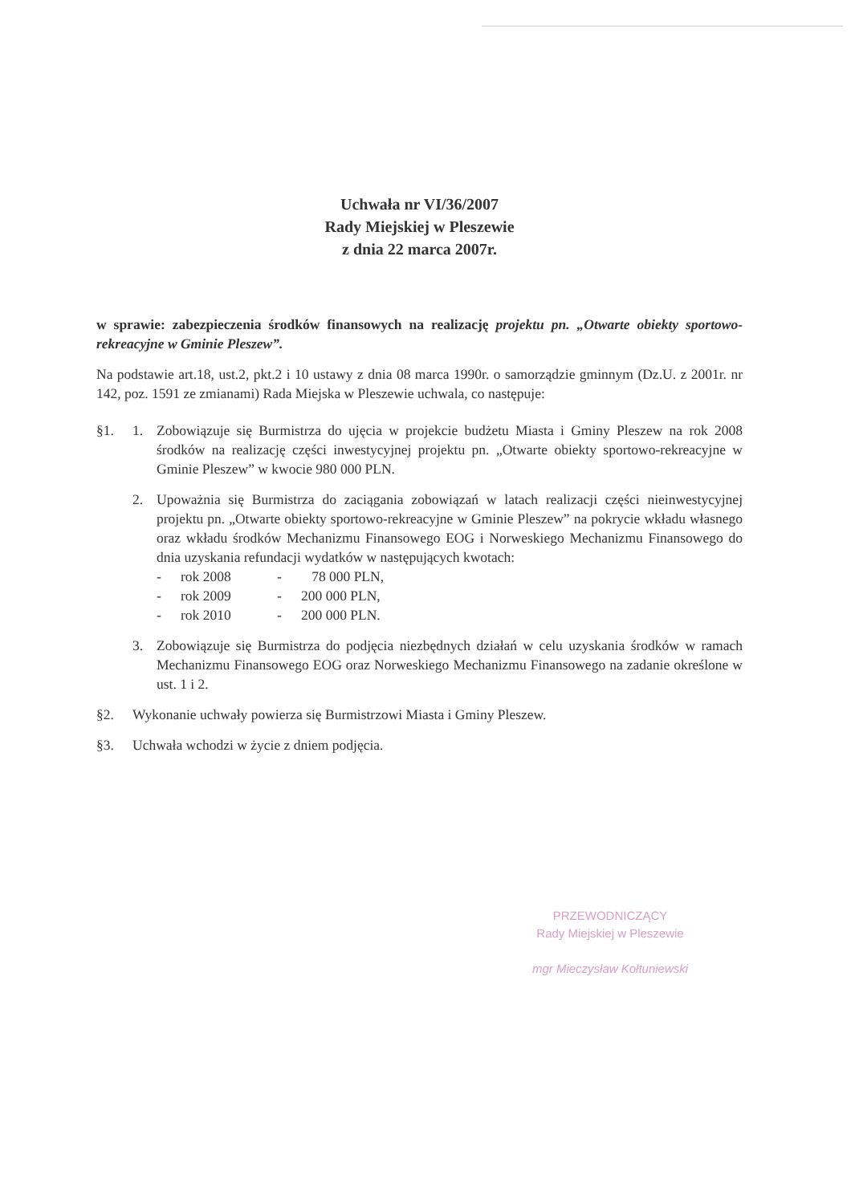Uchwała nr VI/36/2007
Rady Miejskiej w Pleszewie
z dnia 22 marca 2007r.
w sprawie: zabezpieczenia środków finansowych na realizację projektu pn. „Otwarte obiekty sportowo-rekreacyjne w Gminie Pleszew”.
Na podstawie art.18, ust.2, pkt.2 i 10 ustawy z dnia 08 marca 1990r. o samorządzie gminnym (Dz.U. z 2001r. nr 142, poz. 1591 ze zmianami) Rada Miejska w Pleszewie uchwala, co następuje:
§1. 1. Zobowiązuje się Burmistrza do ujęcia w projekcie budżetu Miasta i Gminy Pleszew na rok 2008 środków na realizację części inwestycyjnej projektu pn. „Otwarte obiekty sportowo-rekreacyjne w Gminie Pleszew” w kwocie 980 000 PLN.
2. Upoważnia się Burmistrza do zaciągania zobowiązań w latach realizacji części nieinwestycyjnej projektu pn. „Otwarte obiekty sportowo-rekreacyjne w Gminie Pleszew” na pokrycie wkładu własnego oraz wkładu środków Mechanizmu Finansowego EOG i Norweskiego Mechanizmu Finansowego do dnia uzyskania refundacji wydatków w następujących kwotach:
- rok 2008 - 78 000 PLN,
- rok 2009 - 200 000 PLN,
- rok 2010 - 200 000 PLN.
3. Zobowiązuje się Burmistrza do podjęcia niezbędnych działań w celu uzyskania środków w ramach Mechanizmu Finansowego EOG oraz Norweskiego Mechanizmu Finansowego na zadanie określone w ust. 1 i 2.
§2. Wykonanie uchwały powierza się Burmistrzowi Miasta i Gminy Pleszew.
§3. Uchwała wchodzi w życie z dniem podjęcia.
PRZEWODNICZĄCY
Rady Miejskiej w Pleszewie
mgr Mieczysław Kołtuniewski